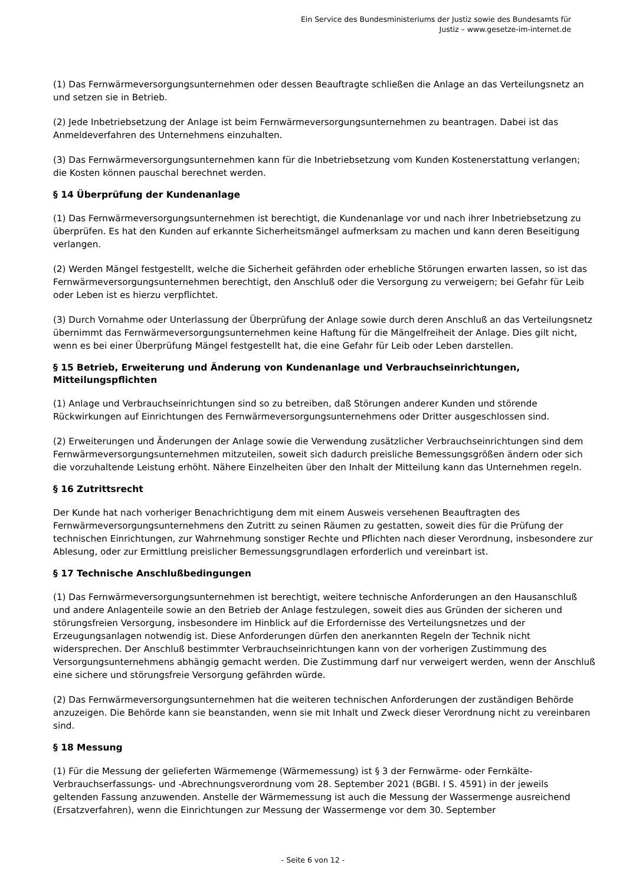Ein Service des Bundesministeriums der Justiz sowie des Bundesamts für
Justiz – www.gesetze-im-internet.de
(1) Das Fernwärmeversorgungsunternehmen oder dessen Beauftragte schließen die Anlage an das Verteilungsnetz an und setzen sie in Betrieb.
(2) Jede Inbetriebsetzung der Anlage ist beim Fernwärmeversorgungsunternehmen zu beantragen. Dabei ist das Anmeldeverfahren des Unternehmens einzuhalten.
(3) Das Fernwärmeversorgungsunternehmen kann für die Inbetriebsetzung vom Kunden Kostenerstattung verlangen; die Kosten können pauschal berechnet werden.
§ 14 Überprüfung der Kundenanlage
(1) Das Fernwärmeversorgungsunternehmen ist berechtigt, die Kundenanlage vor und nach ihrer Inbetriebsetzung zu überprüfen. Es hat den Kunden auf erkannte Sicherheitsmängel aufmerksam zu machen und kann deren Beseitigung verlangen.
(2) Werden Mängel festgestellt, welche die Sicherheit gefährden oder erhebliche Störungen erwarten lassen, so ist das Fernwärmeversorgungsunternehmen berechtigt, den Anschluß oder die Versorgung zu verweigern; bei Gefahr für Leib oder Leben ist es hierzu verpflichtet.
(3) Durch Vornahme oder Unterlassung der Überprüfung der Anlage sowie durch deren Anschluß an das Verteilungsnetz übernimmt das Fernwärmeversorgungsunternehmen keine Haftung für die Mängelfreiheit der Anlage. Dies gilt nicht, wenn es bei einer Überprüfung Mängel festgestellt hat, die eine Gefahr für Leib oder Leben darstellen.
§ 15 Betrieb, Erweiterung und Änderung von Kundenanlage und Verbrauchseinrichtungen, Mitteilungspflichten
(1) Anlage und Verbrauchseinrichtungen sind so zu betreiben, daß Störungen anderer Kunden und störende Rückwirkungen auf Einrichtungen des Fernwärmeversorgungsunternehmens oder Dritter ausgeschlossen sind.
(2) Erweiterungen und Änderungen der Anlage sowie die Verwendung zusätzlicher Verbrauchseinrichtungen sind dem Fernwärmeversorgungsunternehmen mitzuteilen, soweit sich dadurch preisliche Bemessungsgrößen ändern oder sich die vorzuhaltende Leistung erhöht. Nähere Einzelheiten über den Inhalt der Mitteilung kann das Unternehmen regeln.
§ 16 Zutrittsrecht
Der Kunde hat nach vorheriger Benachrichtigung dem mit einem Ausweis versehenen Beauftragten des Fernwärmeversorgungsunternehmens den Zutritt zu seinen Räumen zu gestatten, soweit dies für die Prüfung der technischen Einrichtungen, zur Wahrnehmung sonstiger Rechte und Pflichten nach dieser Verordnung, insbesondere zur Ablesung, oder zur Ermittlung preislicher Bemessungsgrundlagen erforderlich und vereinbart ist.
§ 17 Technische Anschlußbedingungen
(1) Das Fernwärmeversorgungsunternehmen ist berechtigt, weitere technische Anforderungen an den Hausanschluß und andere Anlagenteile sowie an den Betrieb der Anlage festzulegen, soweit dies aus Gründen der sicheren und störungsfreien Versorgung, insbesondere im Hinblick auf die Erfordernisse des Verteilungsnetzes und der Erzeugungsanlagen notwendig ist. Diese Anforderungen dürfen den anerkannten Regeln der Technik nicht widersprechen. Der Anschluß bestimmter Verbrauchseinrichtungen kann von der vorherigen Zustimmung des Versorgungsunternehmens abhängig gemacht werden. Die Zustimmung darf nur verweigert werden, wenn der Anschluß eine sichere und störungsfreie Versorgung gefährden würde.
(2) Das Fernwärmeversorgungsunternehmen hat die weiteren technischen Anforderungen der zuständigen Behörde anzuzeigen. Die Behörde kann sie beanstanden, wenn sie mit Inhalt und Zweck dieser Verordnung nicht zu vereinbaren sind.
§ 18 Messung
(1) Für die Messung der gelieferten Wärmemenge (Wärmemessung) ist § 3 der Fernwärme- oder Fernkälte-Verbrauchserfassungs- und -Abrechnungsverordnung vom 28. September 2021 (BGBl. I S. 4591) in der jeweils geltenden Fassung anzuwenden. Anstelle der Wärmemessung ist auch die Messung der Wassermenge ausreichend (Ersatzverfahren), wenn die Einrichtungen zur Messung der Wassermenge vor dem 30. September
- Seite 6 von 12 -